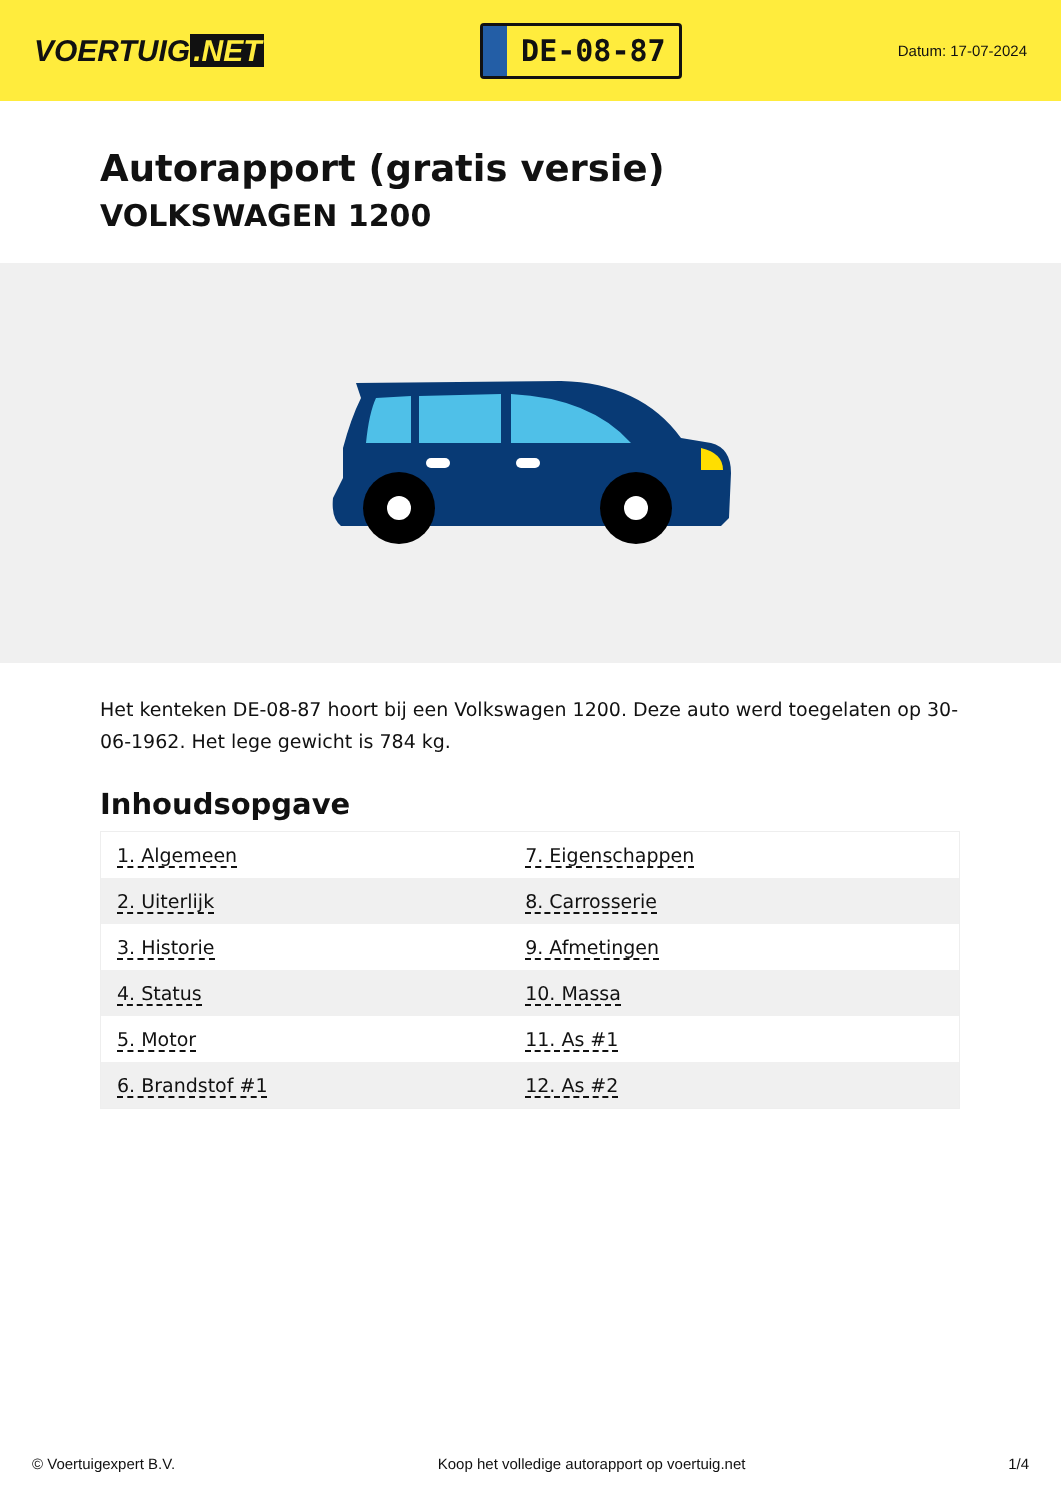VOERTUIG.NET
DE-08-87
Datum: 17-07-2024
Autorapport (gratis versie)
VOLKSWAGEN 1200
Het kenteken DE-08-87 hoort bij een Volkswagen 1200. Deze auto werd toegelaten op 30-06-1962. Het lege gewicht is 784 kg.
Inhoudsopgave
| 1. Algemeen | 7. Eigenschappen |
| 2. Uiterlijk | 8. Carrosserie |
| 3. Historie | 9. Afmetingen |
| 4. Status | 10. Massa |
| 5. Motor | 11. As #1 |
| 6. Brandstof #1 | 12. As #2 |
© Voertuigexpert B.V. Koop het volledige autorapport op voertuig.net 1/4